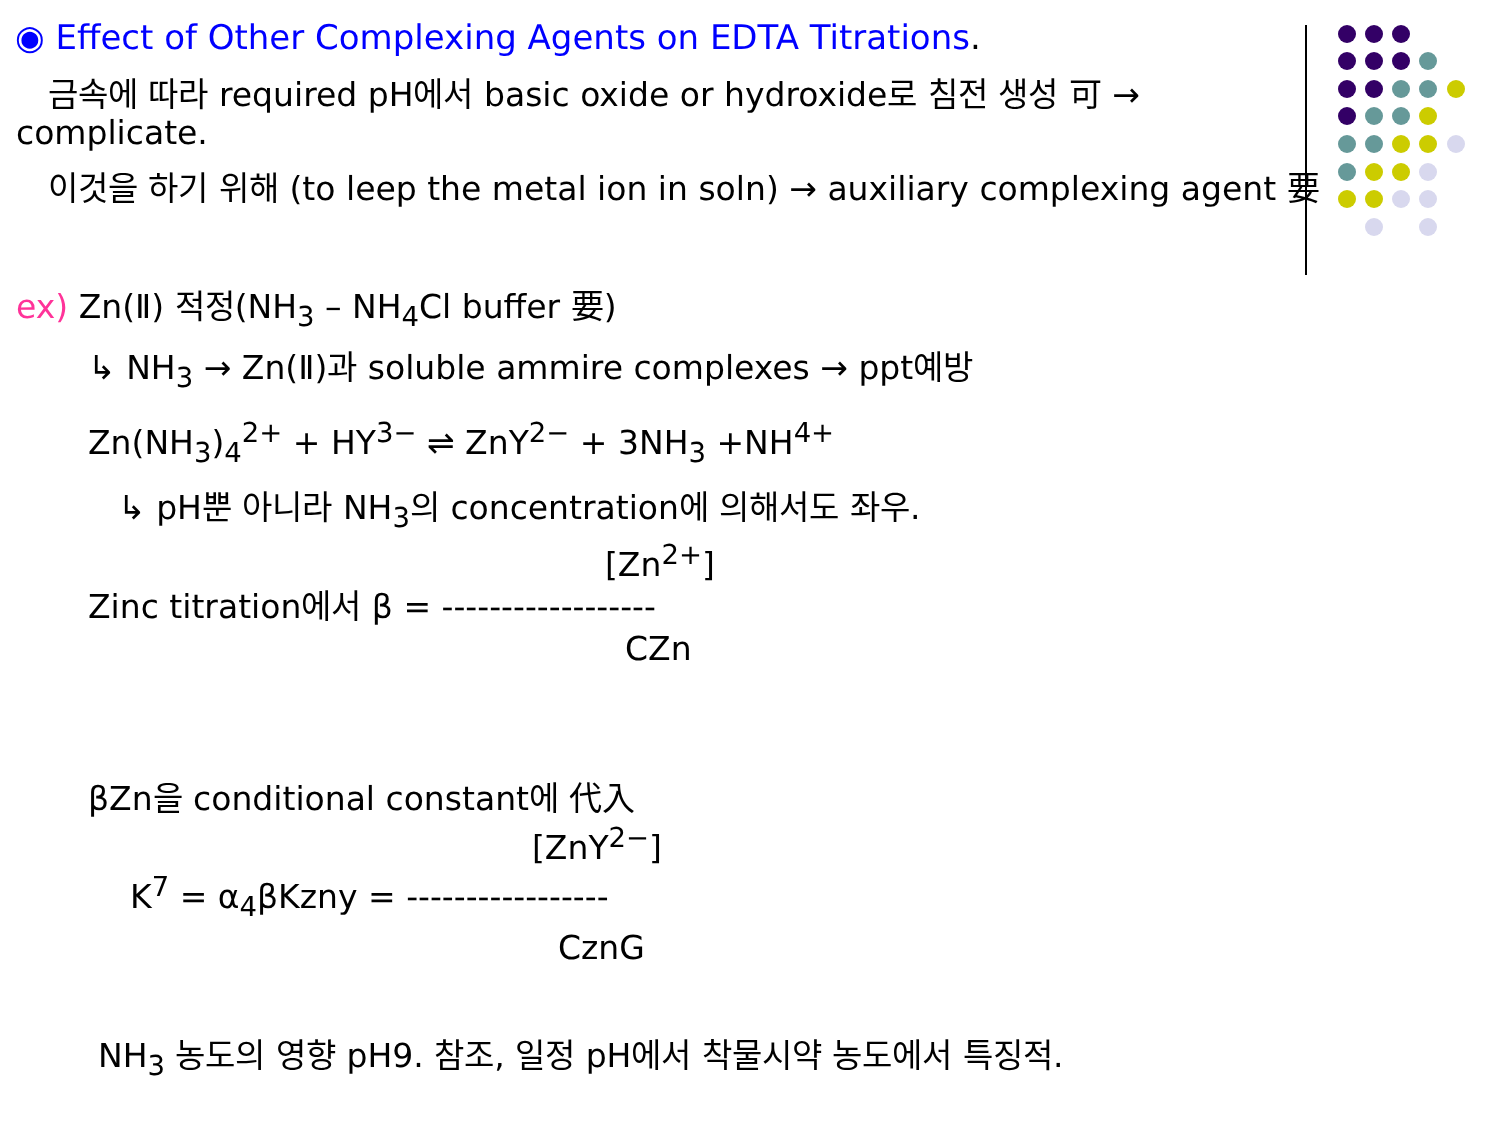◉ Effect of Other Complexing Agents on EDTA Titrations.
금속에 따라 required pH에서 basic oxide or hydroxide로 침전 생성 可 →
complicate.
이것을 하기 위해 (to leep the metal ion in soln) → auxiliary complexing agent 要
ex) Zn(Ⅱ) 적정(NH<sub>3</sub> – NH<sub>4</sub>Cl buffer 要)
↳ NH<sub>3</sub> → Zn(Ⅱ)과 soluble ammire complexes → ppt예방
Zn(NH<sub>3</sub>)<sub>4</sub><sup>2+</sup> + HY<sup>3−</sup> ⇌ ZnY<sup>2−</sup> + 3NH<sub>3</sub> +NH<sup>4+</sup>
↳ pH뿐 아니라 NH<sub>3</sub>의 concentration에 의해서도 좌우.
[Zn<sup>2+</sup>]
Zinc titration에서 β = ------------------
CZn
βZn을 conditional constant에 代入
[ZnY<sup>2−</sup>]
K<sup>7</sup> = α<sub>4</sub>βKzny = -----------------
CznG
NH<sub>3</sub> 농도의 영향 pH9. 참조, 일정 pH에서 착물시약 농도에서 특징적.